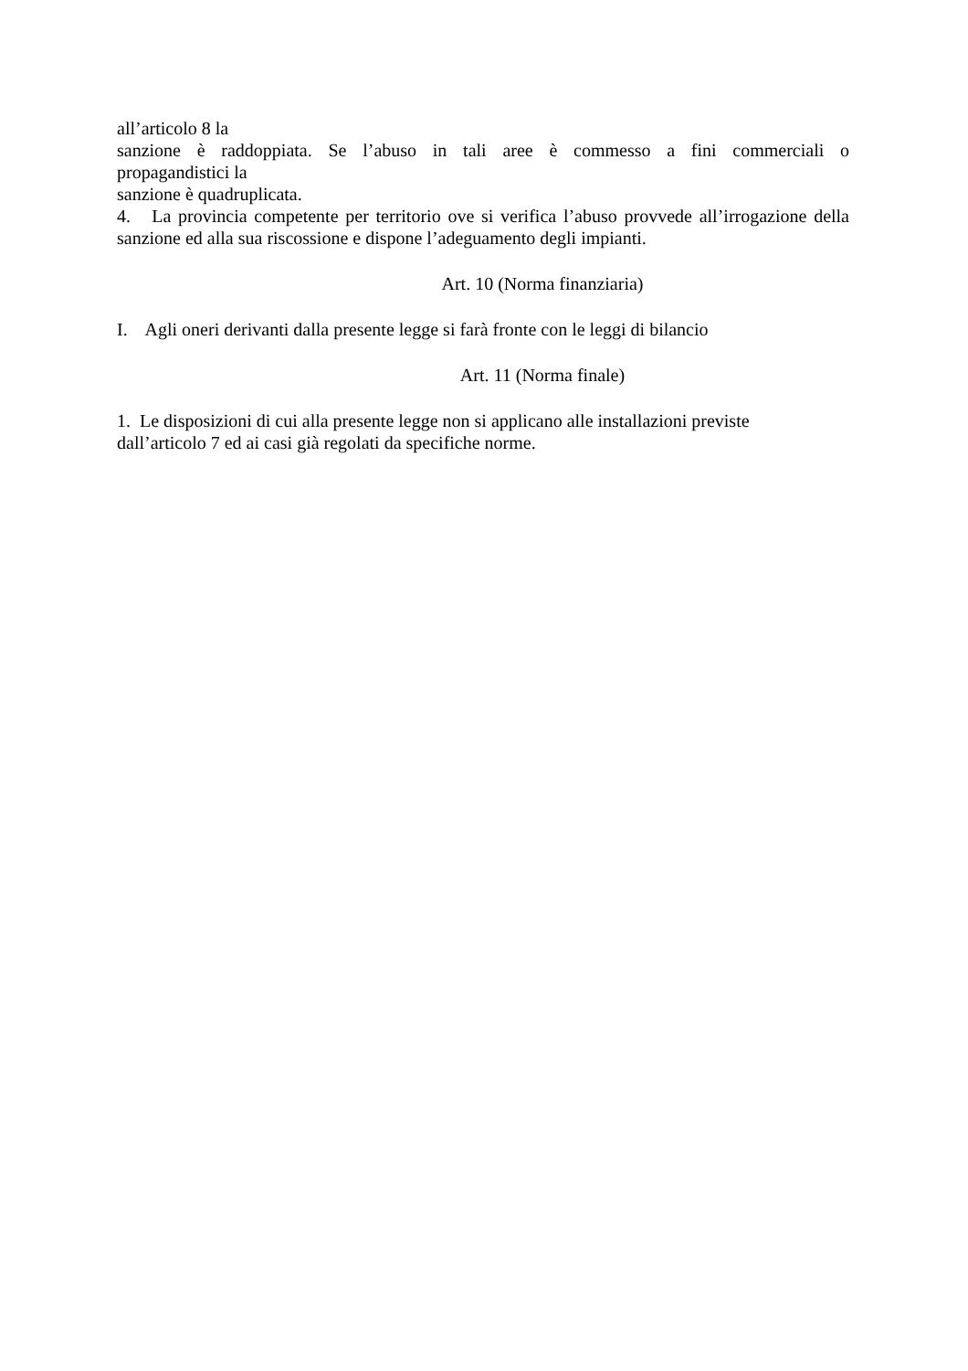all’articolo 8 la
sanzione è raddoppiata. Se l’abuso in tali aree è commesso a fini commerciali o
propagandistici la
sanzione è quadruplicata.
4. La provincia competente per territorio ove si verifica l’abuso provvede all’irrogazione della sanzione ed alla sua riscossione e dispone l’adeguamento degli impianti.
Art. 10 (Norma finanziaria)
I. Agli oneri derivanti dalla presente legge si farà fronte con le leggi di bilancio
Art. 11 (Norma finale)
1. Le disposizioni di cui alla presente legge non si applicano alle installazioni previste
dall’articolo 7 ed ai casi già regolati da specifiche norme.